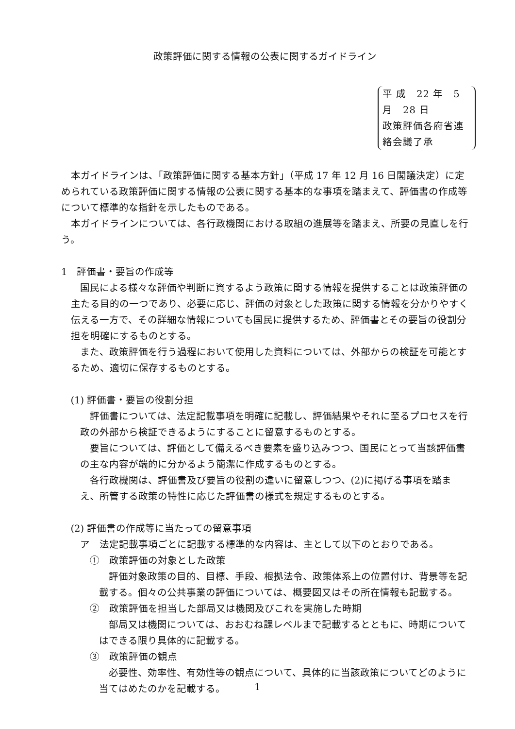政策評価に関する情報の公表に関するガイドライン
平 成　22 年　5 月　28 日
政策評価各府省連絡会議了承
本ガイドラインは、「政策評価に関する基本方針」（平成 17 年 12 月 16 日閣議決定）に定められている政策評価に関する情報の公表に関する基本的な事項を踏まえて、評価書の作成等について標準的な指針を示したものである。
本ガイドラインについては、各行政機関における取組の進展等を踏まえ、所要の見直しを行う。
1　評価書・要旨の作成等
国民による様々な評価や判断に資するよう政策に関する情報を提供することは政策評価の主たる目的の一つであり、必要に応じ、評価の対象とした政策に関する情報を分かりやすく伝える一方で、その詳細な情報についても国民に提供するため、評価書とその要旨の役割分担を明確にするものとする。
また、政策評価を行う過程において使用した資料については、外部からの検証を可能とするため、適切に保存するものとする。
(1) 評価書・要旨の役割分担
評価書については、法定記載事項を明確に記載し、評価結果やそれに至るプロセスを行政の外部から検証できるようにすることに留意するものとする。
要旨については、評価として備えるべき要素を盛り込みつつ、国民にとって当該評価書の主な内容が端的に分かるよう簡潔に作成するものとする。
各行政機関は、評価書及び要旨の役割の違いに留意しつつ、(2)に掲げる事項を踏まえ、所管する政策の特性に応じた評価書の様式を規定するものとする。
(2) 評価書の作成等に当たっての留意事項
ア　法定記載事項ごとに記載する標準的な内容は、主として以下のとおりである。
①　政策評価の対象とした政策
評価対象政策の目的、目標、手段、根拠法令、政策体系上の位置付け、背景等を記載する。個々の公共事業の評価については、概要図又はその所在情報も記載する。
②　政策評価を担当した部局又は機関及びこれを実施した時期
部局又は機関については、おおむね課レベルまで記載するとともに、時期についてはできる限り具体的に記載する。
③　政策評価の観点
必要性、効率性、有効性等の観点について、具体的に当該政策についてどのように当てはめたのかを記載する。
1